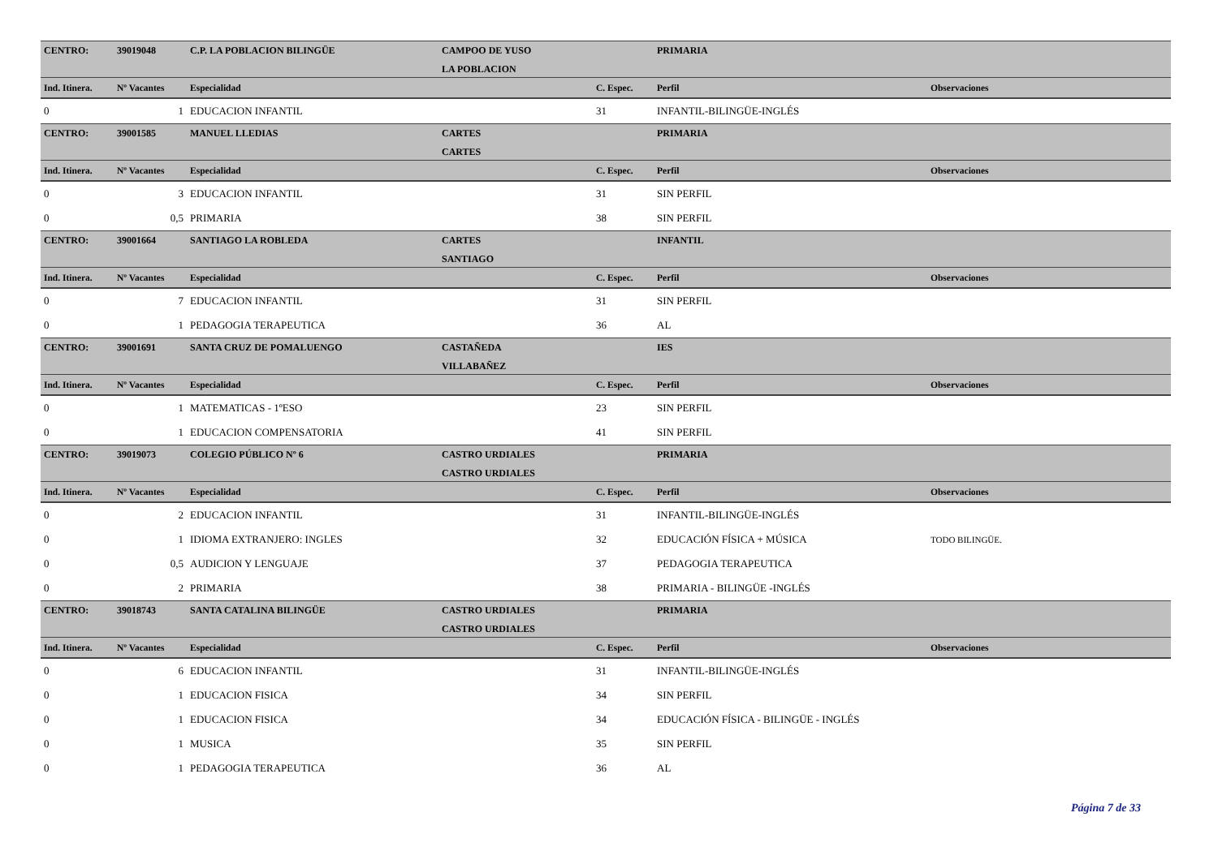| CENTRO: | 39019048 | C.P. LA POBLACION BILINGÜE | CAMPOO DE YUSO | | PRIMARIA | |
| | | | LA POBLACION | | | |
| Ind. Itinera. | Nº Vacantes | Especialidad | | C. Espec. | Perfil | Observaciones |
| 0 | 1 | EDUCACION INFANTIL | | 31 | INFANTIL-BILINGÜE-INGLÉS | |
| CENTRO: | 39001585 | MANUEL LLEDIAS | CARTES | | PRIMARIA | |
| | | | CARTES | | | |
| Ind. Itinera. | Nº Vacantes | Especialidad | | C. Espec. | Perfil | Observaciones |
| 0 | 3 | EDUCACION INFANTIL | | 31 | SIN PERFIL | |
| 0 | 0,5 | PRIMARIA | | 38 | SIN PERFIL | |
| CENTRO: | 39001664 | SANTIAGO LA ROBLEDA | CARTES | | INFANTIL | |
| | | | SANTIAGO | | | |
| Ind. Itinera. | Nº Vacantes | Especialidad | | C. Espec. | Perfil | Observaciones |
| 0 | 7 | EDUCACION INFANTIL | | 31 | SIN PERFIL | |
| 0 | 1 | PEDAGOGIA TERAPEUTICA | | 36 | AL | |
| CENTRO: | 39001691 | SANTA CRUZ DE POMALUENGO | CASTAÑEDA | | IES | |
| | | | VILLABAÑEZ | | | |
| Ind. Itinera. | Nº Vacantes | Especialidad | | C. Espec. | Perfil | Observaciones |
| 0 | 1 | MATEMATICAS - 1ºESO | | 23 | SIN PERFIL | |
| 0 | 1 | EDUCACION COMPENSATORIA | | 41 | SIN PERFIL | |
| CENTRO: | 39019073 | COLEGIO PÚBLICO Nº 6 | CASTRO URDIALES | | PRIMARIA | |
| | | | CASTRO URDIALES | | | |
| Ind. Itinera. | Nº Vacantes | Especialidad | | C. Espec. | Perfil | Observaciones |
| 0 | 2 | EDUCACION INFANTIL | | 31 | INFANTIL-BILINGÜE-INGLÉS | |
| 0 | 1 | IDIOMA EXTRANJERO: INGLES | | 32 | EDUCACIÓN FÍSICA + MÚSICA | TODO BILINGÜE. |
| 0 | 0,5 | AUDICION Y LENGUAJE | | 37 | PEDAGOGIA TERAPEUTICA | |
| 0 | 2 | PRIMARIA | | 38 | PRIMARIA - BILINGÜE -INGLÉS | |
| CENTRO: | 39018743 | SANTA CATALINA BILINGÜE | CASTRO URDIALES | | PRIMARIA | |
| | | | CASTRO URDIALES | | | |
| Ind. Itinera. | Nº Vacantes | Especialidad | | C. Espec. | Perfil | Observaciones |
| 0 | 6 | EDUCACION INFANTIL | | 31 | INFANTIL-BILINGÜE-INGLÉS | |
| 0 | 1 | EDUCACION FISICA | | 34 | SIN PERFIL | |
| 0 | 1 | EDUCACION FISICA | | 34 | EDUCACIÓN FÍSICA - BILINGÜE - INGLÉS | |
| 0 | 1 | MUSICA | | 35 | SIN PERFIL | |
| 0 | 1 | PEDAGOGIA TERAPEUTICA | | 36 | AL | |
Página 7 de 33